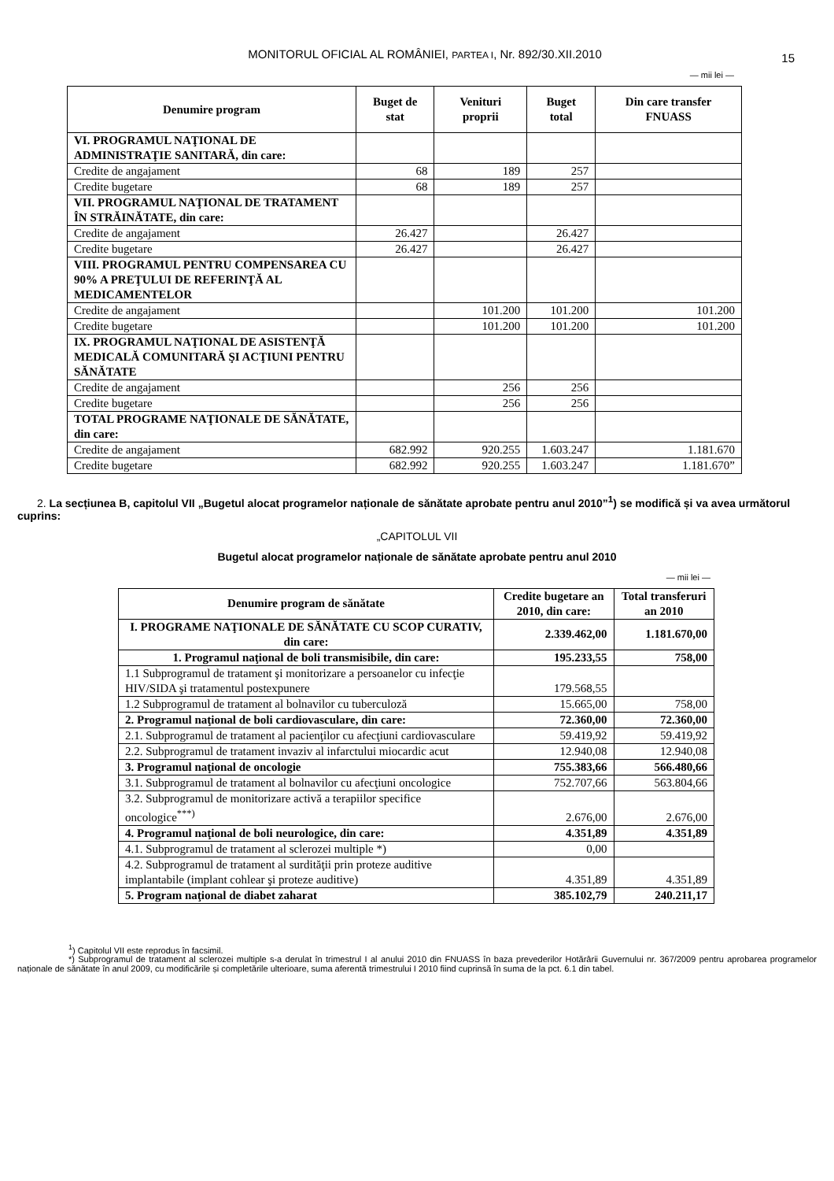MONITORUL OFICIAL AL ROMÂNIEI, PARTEA I, Nr. 892/30.XII.2010
15
— mii lei —
| Denumire program | Buget de stat | Venituri proprii | Buget total | Din care transfer FNUASS |
| --- | --- | --- | --- | --- |
| VI. PROGRAMUL NAŢIONAL DE ADMINISTRAŢIE SANITARĂ, din care: | | | | |
| Credite de angajament | 68 | 189 | 257 | |
| Credite bugetare | 68 | 189 | 257 | |
| VII. PROGRAMUL NAŢIONAL DE TRATAMENT ÎN STRĂINĂTATE, din care: | | | | |
| Credite de angajament | 26.427 | | 26.427 | |
| Credite bugetare | 26.427 | | 26.427 | |
| VIII. PROGRAMUL PENTRU COMPENSAREA CU 90% A PREŢULUI DE REFERINŢĂ AL MEDICAMENTELOR | | | | |
| Credite de angajament | | 101.200 | 101.200 | 101.200 |
| Credite bugetare | | 101.200 | 101.200 | 101.200 |
| IX. PROGRAMUL NAŢIONAL DE ASISTENŢĂ MEDICALĂ COMUNITARĂ ŞI ACŢIUNI PENTRU SĂNĂTATE | | | | |
| Credite de angajament | | 256 | 256 | |
| Credite bugetare | | 256 | 256 | |
| TOTAL PROGRAME NAŢIONALE DE SĂNĂTATE, din care: | | | | |
| Credite de angajament | 682.992 | 920.255 | 1.603.247 | 1.181.670 |
| Credite bugetare | 682.992 | 920.255 | 1.603.247 | 1.181.670” |
2. La secțiunea B, capitolul VII „Bugetul alocat programelor naționale de sănătate aprobate pentru anul 2010”<sup>1</sup>) se modifică și va avea următorul cuprins:
„CAPITOLUL VII
Bugetul alocat programelor naționale de sănătate aprobate pentru anul 2010
— mii lei —
| Denumire program de sănătate | Credite bugetare an 2010, din care: | Total transferuri an 2010 |
| --- | --- | --- |
| I. PROGRAME NAŢIONALE DE SĂNĂTATE CU SCOP CURATIV, din care: | 2.339.462,00 | 1.181.670,00 |
| 1. Programul naţional de boli transmisibile, din care: | 195.233,55 | 758,00 |
| 1.1 Subprogramul de tratament şi monitorizare a persoanelor cu infecţie HIV/SIDA şi tratamentul postexpunere | 179.568,55 | |
| 1.2 Subprogramul de tratament al bolnavilor cu tuberculoză | 15.665,00 | 758,00 |
| 2. Programul naţional de boli cardiovasculare, din care: | 72.360,00 | 72.360,00 |
| 2.1. Subprogramul de tratament al pacienţilor cu afecţiuni cardiovasculare | 59.419,92 | 59.419,92 |
| 2.2. Subprogramul de tratament invaziv al infarctului miocardic acut | 12.940,08 | 12.940,08 |
| 3. Programul naţional de oncologie | 755.383,66 | 566.480,66 |
| 3.1. Subprogramul de tratament al bolnavilor cu afecţiuni oncologice | 752.707,66 | 563.804,66 |
| 3.2. Subprogramul de monitorizare activă a terapiilor specifice oncologice<sup>***)</sup> | 2.676,00 | 2.676,00 |
| 4. Programul naţional de boli neurologice, din care: | 4.351,89 | 4.351,89 |
| 4.1. Subprogramul de tratament al sclerozei multiple *) | 0,00 | |
| 4.2. Subprogramul de tratament al surdităţii prin proteze auditive implantabile (implant cohlear şi proteze auditive) | 4.351,89 | 4.351,89 |
| 5. Program naţional de diabet zaharat | 385.102,79 | 240.211,17 |
<sup>1</sup>) Capitolul VII este reprodus în facsimil.
*) Subprogramul de tratament al sclerozei multiple s-a derulat în trimestrul I al anului 2010 din FNUASS în baza prevederilor Hotărârii Guvernului nr. 367/2009 pentru aprobarea programelor naționale de sănătate în anul 2009, cu modificările și completările ulterioare, suma aferentă trimestrului I 2010 fiind cuprinsă în suma de la pct. 6.1 din tabel.